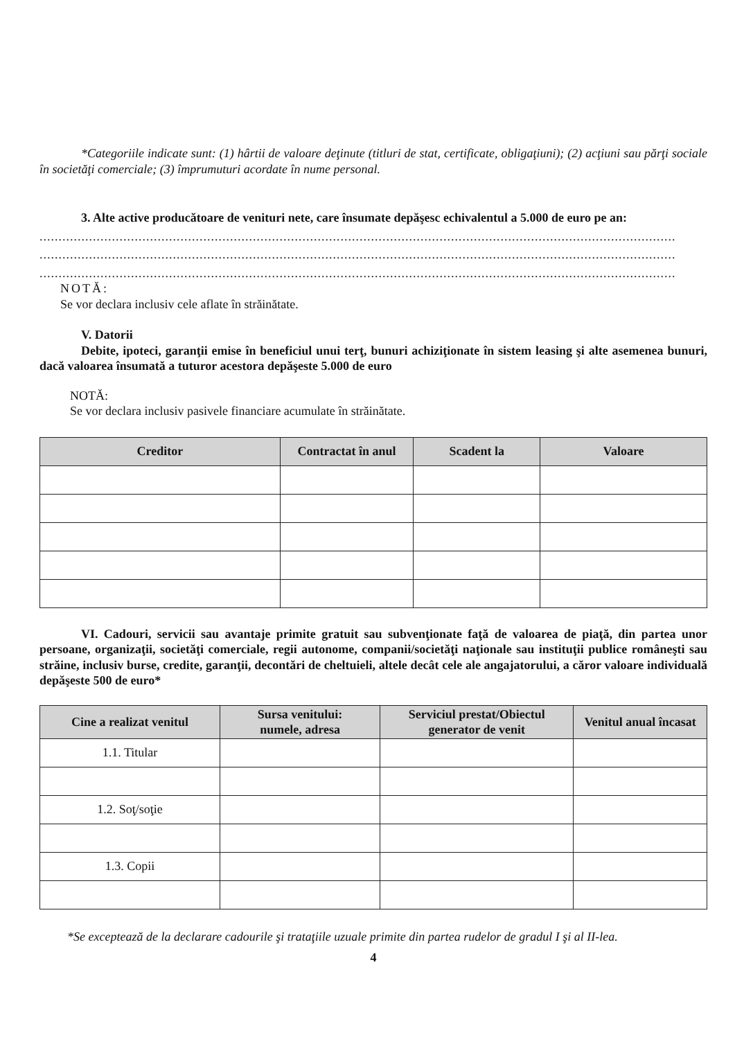*Categoriile indicate sunt: (1) hârtii de valoare deţinute (titluri de stat, certificate, obligaţiuni); (2) acţiuni sau părţi sociale în societăţi comerciale; (3) împrumuturi acordate în nume personal.
3. Alte active producătoare de venituri nete, care însumate depăşesc echivalentul a 5.000 de euro pe an:
.......................................................................................................................................................................
.......................................................................................................................................................................
.......................................................................................................................................................................
NOTĂ:
Se vor declara inclusiv cele aflate în străinătate.
V. Datorii
Debite, ipoteci, garanţii emise în beneficiul unui terţ, bunuri achiziţionate în sistem leasing şi alte asemenea bunuri, dacă valoarea însumată a tuturor acestora depăşeste 5.000 de euro
NOTĂ:
Se vor declara inclusiv pasivele financiare acumulate în străinătate.
| Creditor | Contractat în anul | Scadent la | Valoare |
| --- | --- | --- | --- |
VI. Cadouri, servicii sau avantaje primite gratuit sau subvenţionate faţă de valoarea de piaţă, din partea unor persoane, organizaţii, societăţi comerciale, regii autonome, companii/societăţi naţionale sau instituţii publice româneşti sau străine, inclusiv burse, credite, garanţii, decontări de cheltuieli, altele decât cele ale angajatorului, a căror valoare individuală depăşeste 500 de euro*
| Cine a realizat venitul | Sursa venitului: numele, adresa | Serviciul prestat/Obiectul generator de venit | Venitul anual încasat |
| --- | --- | --- | --- |
| 1.1. Titular | | | |
| 1.2. Soţ/soţie | | | |
| 1.3. Copii | | | |
*Se exceptează de la declarare cadourile şi trataţiile uzuale primite din partea rudelor de gradul I şi al II-lea.
4